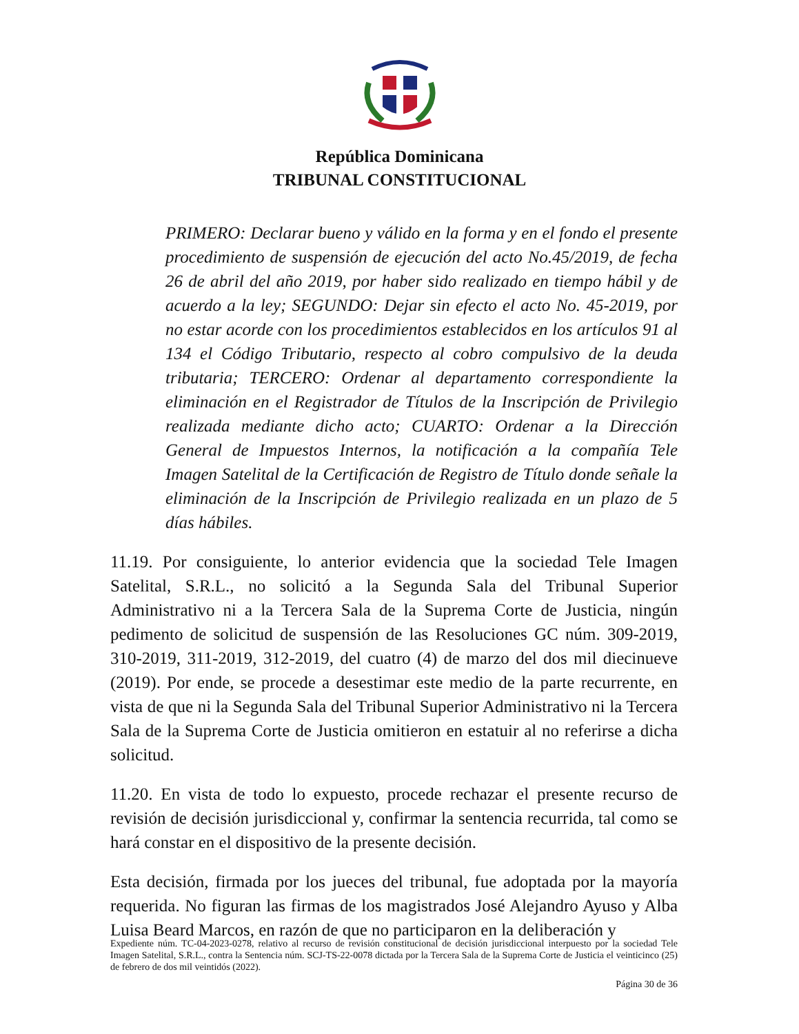República Dominicana
TRIBUNAL CONSTITUCIONAL
PRIMERO: Declarar bueno y válido en la forma y en el fondo el presente procedimiento de suspensión de ejecución del acto No.45/2019, de fecha 26 de abril del año 2019, por haber sido realizado en tiempo hábil y de acuerdo a la ley; SEGUNDO: Dejar sin efecto el acto No. 45-2019, por no estar acorde con los procedimientos establecidos en los artículos 91 al 134 el Código Tributario, respecto al cobro compulsivo de la deuda tributaria; TERCERO: Ordenar al departamento correspondiente la eliminación en el Registrador de Títulos de la Inscripción de Privilegio realizada mediante dicho acto; CUARTO: Ordenar a la Dirección General de Impuestos Internos, la notificación a la compañía Tele Imagen Satelital de la Certificación de Registro de Título donde señale la eliminación de la Inscripción de Privilegio realizada en un plazo de 5 días hábiles.
11.19. Por consiguiente, lo anterior evidencia que la sociedad Tele Imagen Satelital, S.R.L., no solicitó a la Segunda Sala del Tribunal Superior Administrativo ni a la Tercera Sala de la Suprema Corte de Justicia, ningún pedimento de solicitud de suspensión de las Resoluciones GC núm. 309-2019, 310-2019, 311-2019, 312-2019, del cuatro (4) de marzo del dos mil diecinueve (2019). Por ende, se procede a desestimar este medio de la parte recurrente, en vista de que ni la Segunda Sala del Tribunal Superior Administrativo ni la Tercera Sala de la Suprema Corte de Justicia omitieron en estatuir al no referirse a dicha solicitud.
11.20. En vista de todo lo expuesto, procede rechazar el presente recurso de revisión de decisión jurisdiccional y, confirmar la sentencia recurrida, tal como se hará constar en el dispositivo de la presente decisión.
Esta decisión, firmada por los jueces del tribunal, fue adoptada por la mayoría requerida. No figuran las firmas de los magistrados José Alejandro Ayuso y Alba Luisa Beard Marcos, en razón de que no participaron en la deliberación y
Expediente núm. TC-04-2023-0278, relativo al recurso de revisión constitucional de decisión jurisdiccional interpuesto por la sociedad Tele Imagen Satelital, S.R.L., contra la Sentencia núm. SCJ-TS-22-0078 dictada por la Tercera Sala de la Suprema Corte de Justicia el veinticinco (25) de febrero de dos mil veintidós (2022).
Página 30 de 36